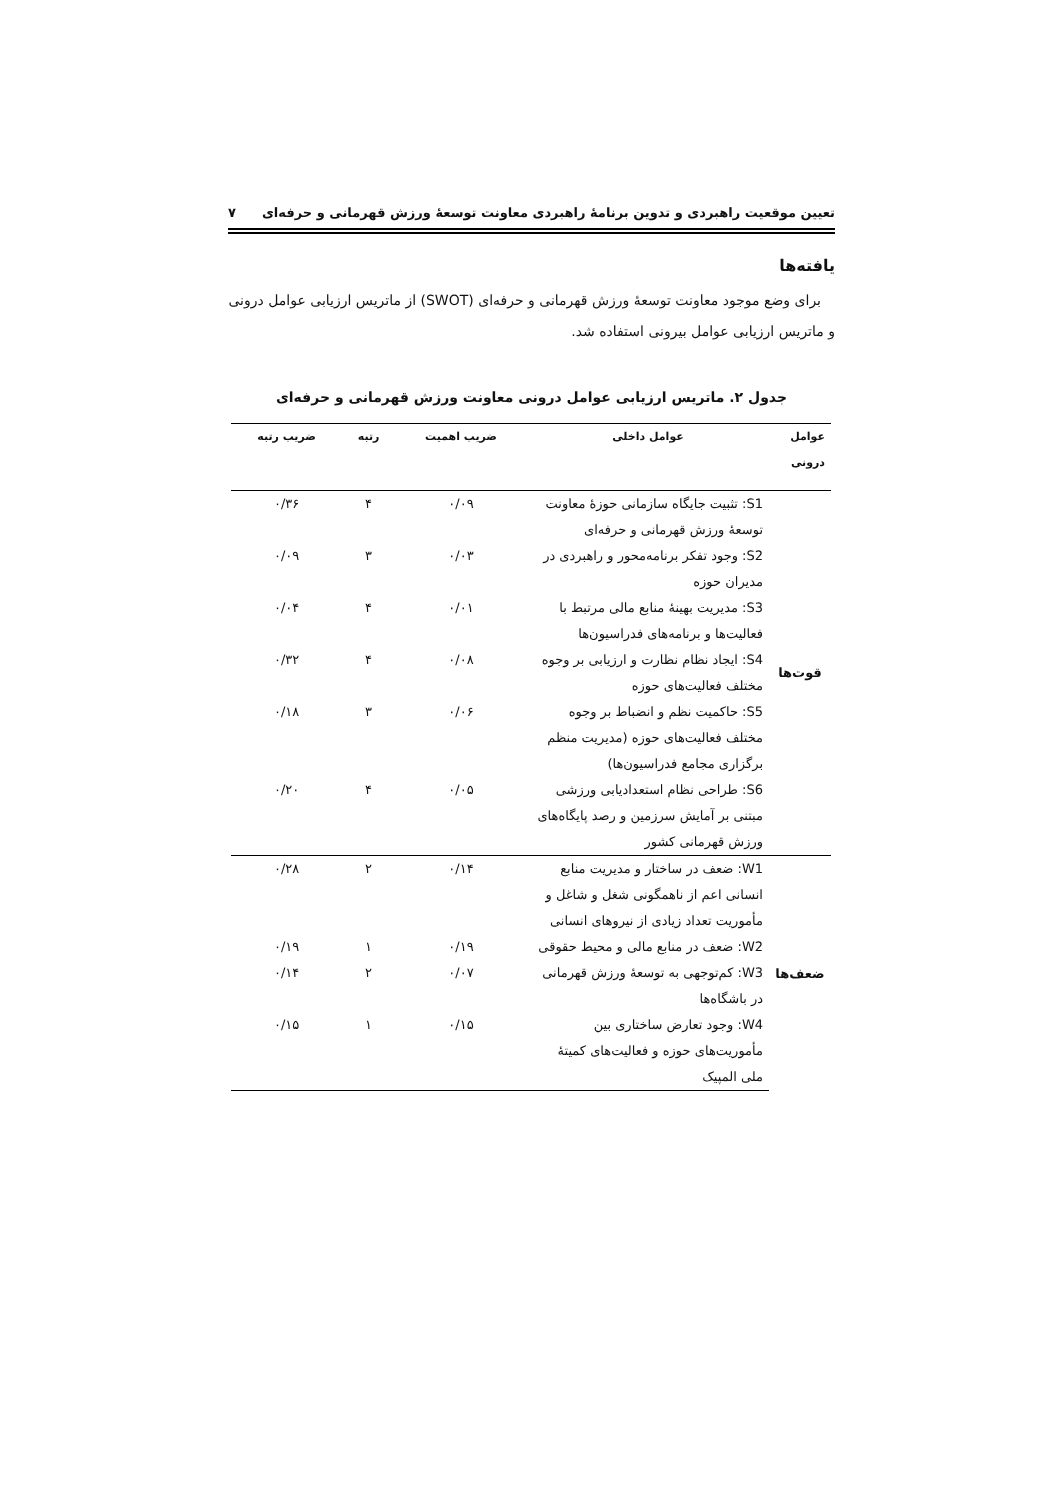تعیین موقعیت راهبردی و تدوین برنامهٔ راهبردی معاونت توسعهٔ ورزش قهرمانی و حرفه‌ای ۷
یافته‌ها
برای وضع موجود معاونت توسعهٔ ورزش قهرمانی و حرفه‌ای (SWOT) از ماتریس ارزیابی عوامل درونی و ماتریس ارزیابی عوامل بیرونی استفاده شد.
جدول ۲. ماتریس ارزیابی عوامل درونی معاونت ورزش قهرمانی و حرفه‌ای
| عوامل درونی | عوامل داخلی | ضریب اهمیت | رتبه | ضریب رتبه |
| --- | --- | --- | --- | --- |
| قوت‌ها | S1: تثبیت جایگاه سازمانی حوزهٔ معاونت توسعهٔ ورزش قهرمانی و حرفه‌ای | ۰/۰۹ | ۴ | ۰/۳۶ |
| | S2: وجود تفکر برنامه‌محور و راهبردی در مدیران حوزه | ۰/۰۳ | ۳ | ۰/۰۹ |
| | S3: مدیریت بهینهٔ منابع مالی مرتبط با فعالیت‌ها و برنامه‌های فدراسیون‌ها | ۰/۰۱ | ۴ | ۰/۰۴ |
| | S4: ایجاد نظام نظارت و ارزیابی بر وجوه مختلف فعالیت‌های حوزه | ۰/۰۸ | ۴ | ۰/۳۲ |
| | S5: حاکمیت نظم و انضباط بر وجوه مختلف فعالیت‌های حوزه (مدیریت منظم برگزاری مجامع فدراسیون‌ها) | ۰/۰۶ | ۳ | ۰/۱۸ |
| | S6: طراحی نظام استعدادیابی ورزشی مبتنی بر آمایش سرزمین و رصد پایگاه‌های ورزش قهرمانی کشور | ۰/۰۵ | ۴ | ۰/۲۰ |
| ضعف‌ها | W1: ضعف در ساختار و مدیریت منابع انسانی اعم از ناهمگونی شغل و شاغل و مأموریت تعداد زیادی از نیروهای انسانی | ۰/۱۴ | ۲ | ۰/۲۸ |
| | W2: ضعف در منابع مالی و محیط حقوقی | ۰/۱۹ | ۱ | ۰/۱۹ |
| | W3: کم‌توجهی به توسعهٔ ورزش قهرمانی در باشگاه‌ها | ۰/۰۷ | ۲ | ۰/۱۴ |
| | W4: وجود تعارض ساختاری بین مأموریت‌های حوزه و فعالیت‌های کمیتهٔ ملی المپیک | ۰/۱۵ | ۱ | ۰/۱۵ |